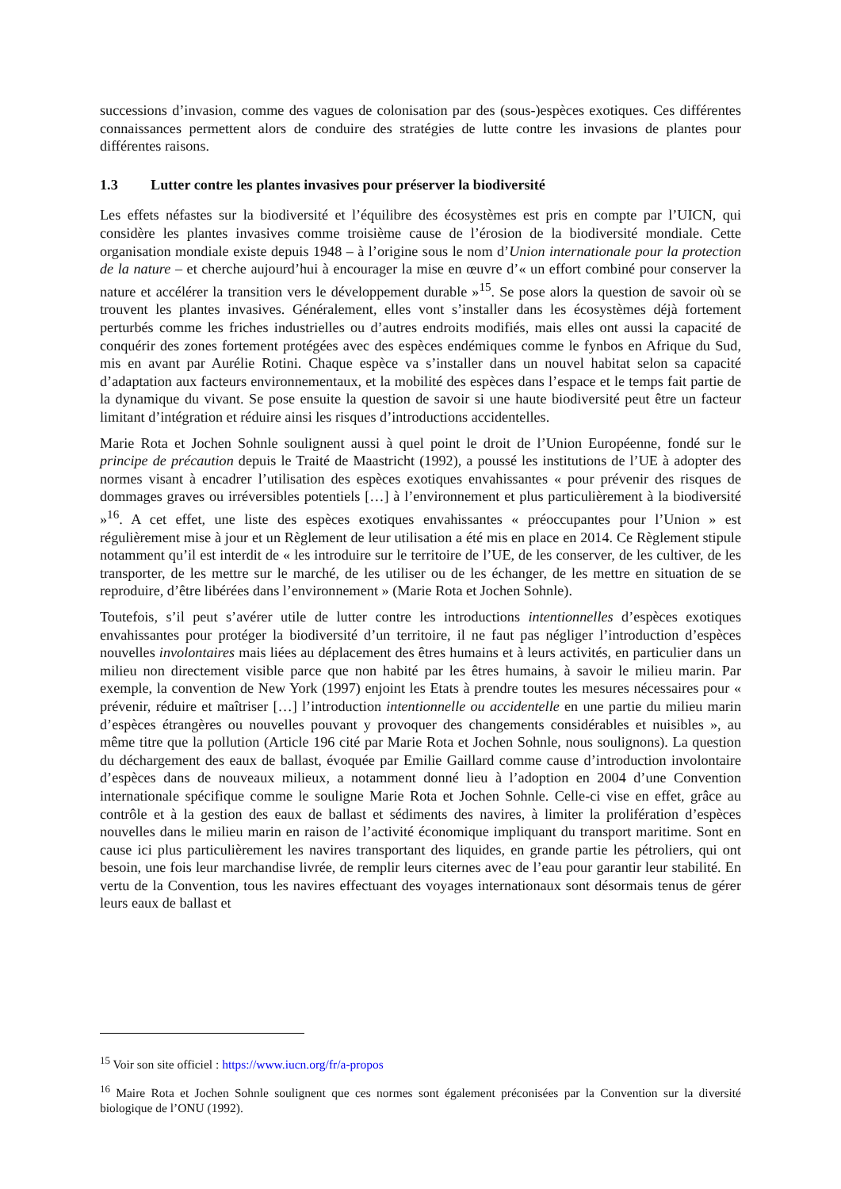successions d’invasion, comme des vagues de colonisation par des (sous-)espèces exotiques. Ces différentes connaissances permettent alors de conduire des stratégies de lutte contre les invasions de plantes pour différentes raisons.
1.3 Lutter contre les plantes invasives pour préserver la biodiversité
Les effets néfastes sur la biodiversité et l’équilibre des écosystèmes est pris en compte par l’UICN, qui considère les plantes invasives comme troisième cause de l’érosion de la biodiversité mondiale. Cette organisation mondiale existe depuis 1948 – à l’origine sous le nom d’Union internationale pour la protection de la nature – et cherche aujourd’hui à encourager la mise en œuvre d’« un effort combiné pour conserver la nature et accélérer la transition vers le développement durable »<sup>15</sup>. Se pose alors la question de savoir où se trouvent les plantes invasives. Généralement, elles vont s’installer dans les écosystèmes déjà fortement perturbés comme les friches industrielles ou d’autres endroits modifiés, mais elles ont aussi la capacité de conquérir des zones fortement protégées avec des espèces endémiques comme le fynbos en Afrique du Sud, mis en avant par Aurélie Rotini. Chaque espèce va s’installer dans un nouvel habitat selon sa capacité d’adaptation aux facteurs environnementaux, et la mobilité des espèces dans l’espace et le temps fait partie de la dynamique du vivant. Se pose ensuite la question de savoir si une haute biodiversité peut être un facteur limitant d’intégration et réduire ainsi les risques d’introductions accidentelles.
Marie Rota et Jochen Sohnle soulignent aussi à quel point le droit de l’Union Européenne, fondé sur le principe de précaution depuis le Traité de Maastricht (1992), a poussé les institutions de l’UE à adopter des normes visant à encadrer l’utilisation des espèces exotiques envahissantes « pour prévenir des risques de dommages graves ou irréversibles potentiels […] à l’environnement et plus particulièrement à la biodiversité »<sup>16</sup>. A cet effet, une liste des espèces exotiques envahissantes « préoccupantes pour l’Union » est régulièrement mise à jour et un Règlement de leur utilisation a été mis en place en 2014. Ce Règlement stipule notamment qu’il est interdit de « les introduire sur le territoire de l’UE, de les conserver, de les cultiver, de les transporter, de les mettre sur le marché, de les utiliser ou de les échanger, de les mettre en situation de se reproduire, d’être libérées dans l’environnement » (Marie Rota et Jochen Sohnle).
Toutefois, s’il peut s’avérer utile de lutter contre les introductions intentionnelles d’espèces exotiques envahissantes pour protéger la biodiversité d’un territoire, il ne faut pas négliger l’introduction d’espèces nouvelles involontaires mais liées au déplacement des êtres humains et à leurs activités, en particulier dans un milieu non directement visible parce que non habité par les êtres humains, à savoir le milieu marin. Par exemple, la convention de New York (1997) enjoint les Etats à prendre toutes les mesures nécessaires pour « prévenir, réduire et maîtriser […] l’introduction intentionnelle ou accidentelle en une partie du milieu marin d’espèces étrangères ou nouvelles pouvant y provoquer des changements considérables et nuisibles », au même titre que la pollution (Article 196 cité par Marie Rota et Jochen Sohnle, nous soulignons). La question du déchargement des eaux de ballast, évoquée par Emilie Gaillard comme cause d’introduction involontaire d’espèces dans de nouveaux milieux, a notamment donné lieu à l’adoption en 2004 d’une Convention internationale spécifique comme le souligne Marie Rota et Jochen Sohnle. Celle-ci vise en effet, grâce au contrôle et à la gestion des eaux de ballast et sédiments des navires, à limiter la prolifération d’espèces nouvelles dans le milieu marin en raison de l’activité économique impliquant du transport maritime. Sont en cause ici plus particulièrement les navires transportant des liquides, en grande partie les pétroliers, qui ont besoin, une fois leur marchandise livrée, de remplir leurs citernes avec de l’eau pour garantir leur stabilité. En vertu de la Convention, tous les navires effectuant des voyages internationaux sont désormais tenus de gérer leurs eaux de ballast et
<sup>15</sup> Voir son site officiel : https://www.iucn.org/fr/a-propos
<sup>16</sup> Maire Rota et Jochen Sohnle soulignent que ces normes sont également préconisées par la Convention sur la diversité biologique de l’ONU (1992).